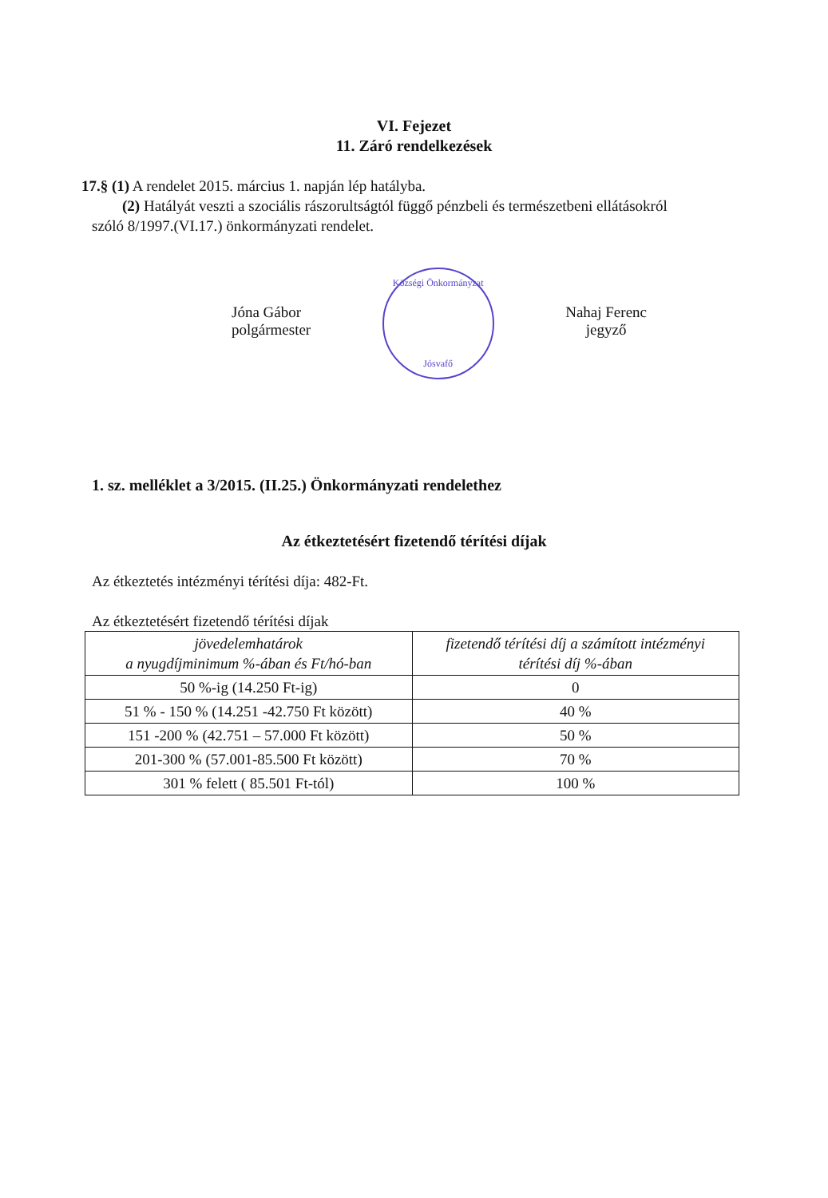VI. Fejezet
11. Záró rendelkezések
17.§ (1) A rendelet 2015. március 1. napján lép hatályba.
(2) Hatályát veszti a szociális rászorultságtól függő pénzbeli és természetbeni ellátásokról
szóló 8/1997.(VI.17.) önkormányzati rendelet.
Jóna Gábor
polgármester
Községi Önkormányzat
Jósvafő
Nahaj Ferenc
jegyző
1. sz. melléklet a 3/2015. (II.25.) Önkormányzati rendelethez
Az étkeztetésért fizetendő térítési díjak
Az étkeztetés intézményi térítési díja: 482-Ft.
Az étkeztetésért fizetendő térítési díjak
| jövedelemhatárok a nyugdíjminimum %-ában és Ft/hó-ban | fizetendő térítési díj a számított intézményi térítési díj %-ában |
| 50 %-ig (14.250 Ft-ig) | 0 |
| 51 % - 150 % (14.251 -42.750 Ft között) | 40 % |
| 151 -200 % (42.751 – 57.000 Ft között) | 50 % |
| 201-300 % (57.001-85.500 Ft között) | 70 % |
| 301 % felett ( 85.501 Ft-tól) | 100 % |